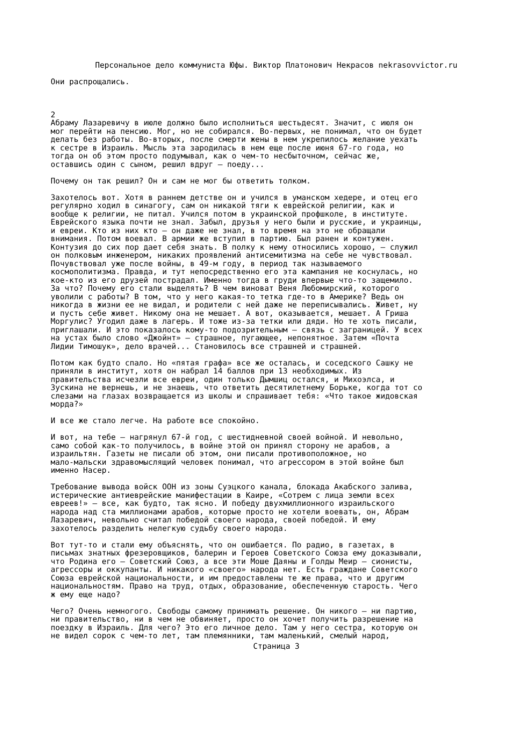Персональное дело коммуниста Юфы. Виктор Платонович Некрасов nekrasovvictor.ru
Они распрощались.



2
Абраму Лазаревичу в июле должно было исполниться шестьдесят. Значит, с июля он
мог перейти на пенсию. Мог, но не собирался. Во-первых, не понимал, что он будет
делать без работы. Во-вторых, после смерти жены в нем укрепилось желание уехать
к сестре в Израиль. Мысль эта зародилась в нем еще после июня 67-го года, но
тогда он об этом просто подумывал, как о чем-то несбыточном, сейчас же,
оставшись один с сыном, решил вдруг — поеду...

Почему он так решил? Он и сам не мог бы ответить толком.

Захотелось вот. Хотя в раннем детстве он и учился в уманском хедере, и отец его
регулярно ходил в синагогу, сам он никакой тяги к еврейской религии, как и
вообще к религии, не питал. Учился потом в украинской профшколе, в институте.
Еврейского языка почти не знал. Забыл, друзья у него были и русские, и украинцы,
и евреи. Кто из них кто — он даже не знал, в то время на это не обращали
внимания. Потом воевал. В армии же вступил в партию. Был ранен и контужен.
Контузия до сих пор дает себя знать. В полку к нему относились хорошо, — служил
он полковым инженером, никаких проявлений антисемитизма на себе не чувствовал.
Почувствовал уже после войны, в 49-м году, в период так называемого
космополитизма. Правда, и тут непосредственно его эта кампания не коснулась, но
кое-кто из его друзей пострадал. Именно тогда в груди впервые что-то защемило.
За что? Почему его стали выделять? В чем виноват Веня Любомирский, которого
уволили с работы? В том, что у него какая-то тетка где-то в Америке? Ведь он
никогда в жизни ее не видал, и родители с ней даже не переписывались. Живет, ну
и пусть себе живет. Никому она не мешает. А вот, оказывается, мешает. А Гриша
Моргулис? Угодил даже в лагерь. И тоже из-за тетки или дяди. Но те хоть писали,
приглашали. И это показалось кому-то подозрительным — связь с заграницей. У всех
на устах было слово «Джойнт» — страшное, пугающее, непонятное. Затем «Почта
Лидии Тимошук», дело врачей... Становилось все страшней и страшней.

Потом как будто спало. Но «пятая графа» все же осталась, и соседского Сашку не
приняли в институт, хотя он набрал 14 баллов при 13 необходимых. Из
правительства исчезли все евреи, один только Дымшиц остался, и Михоэлса, и
Зускина не вернешь, и не знаешь, что ответить десятилетнему Борьке, когда тот со
слезами на глазах возвращается из школы и спрашивает тебя: «Что такое жидовская
морда?»

И все же стало легче. На работе все спокойно.

И вот, на тебе — нагрянул 67-й год, с шестидневной своей войной. И невольно,
само собой как-то получилось, в войне этой он принял сторону не арабов, а
израильтян. Газеты не писали об этом, они писали противоположное, но
мало-мальски здравомыслящий человек понимал, что агрессором в этой войне был
именно Насер.

Требование вывода войск ООН из зоны Суэцкого канала, блокада Акабского залива,
истерические антиеврейские манифестации в Каире, «Сотрем с лица земли всех
евреев!» — все, как будто, так ясно. И победу двухмиллионного израильского
народа над ста миллионами арабов, которые просто не хотели воевать, он, Абрам
Лазаревич, невольно считал победой своего народа, своей победой. И ему
захотелось разделить нелегкую судьбу своего народа.

Вот тут-то и стали ему объяснять, что он ошибается. По радио, в газетах, в
письмах знатных фрезеровщиков, балерин и Героев Советского Союза ему доказывали,
что Родина его — Советский Союз, а все эти Моше Даяны и Голды Меир — сионисты,
агрессоры и оккупанты. И никакого «своего» народа нет. Есть граждане Советского
Союза еврейской национальности, и им предоставлены те же права, что и другим
национальностям. Право на труд, отдых, образование, обеспеченную старость. Чего
ж ему еще надо?

Чего? Очень немногого. Свободы самому принимать решение. Он никого — ни партию,
ни правительство, ни в чем не обвиняет, просто он хочет получить разрешение на
поездку в Израиль. Для чего? Это его личное дело. Там у него сестра, которую он
не видел сорок с чем-то лет, там племянники, там маленький, смелый народ,
Страница 3